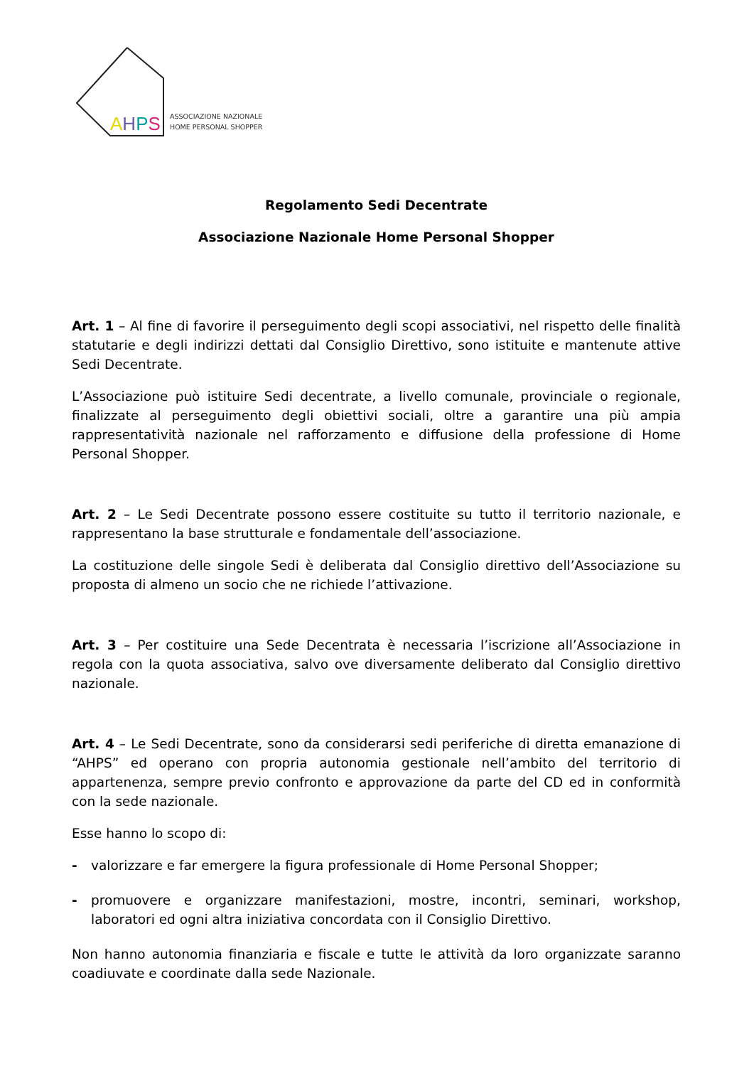AHPS
ASSOCIAZIONE NAZIONALE
HOME PERSONAL SHOPPER
Regolamento Sedi Decentrate
Associazione Nazionale Home Personal Shopper
Art. 1 – Al fine di favorire il perseguimento degli scopi associativi, nel rispetto delle finalità statutarie e degli indirizzi dettati dal Consiglio Direttivo, sono istituite e mantenute attive Sedi Decentrate.
L’Associazione può istituire Sedi decentrate, a livello comunale, provinciale o regionale, finalizzate al perseguimento degli obiettivi sociali, oltre a garantire una più ampia rappresentatività nazionale nel rafforzamento e diffusione della professione di Home Personal Shopper.
Art. 2 – Le Sedi Decentrate possono essere costituite su tutto il territorio nazionale, e rappresentano la base strutturale e fondamentale dell’associazione.
La costituzione delle singole Sedi è deliberata dal Consiglio direttivo dell’Associazione su proposta di almeno un socio che ne richiede l’attivazione.
Art. 3 – Per costituire una Sede Decentrata è necessaria l’iscrizione all’Associazione in regola con la quota associativa, salvo ove diversamente deliberato dal Consiglio direttivo nazionale.
Art. 4 – Le Sedi Decentrate, sono da considerarsi sedi periferiche di diretta emanazione di “AHPS” ed operano con propria autonomia gestionale nell’ambito del territorio di appartenenza, sempre previo confronto e approvazione da parte del CD ed in conformità con la sede nazionale.
Esse hanno lo scopo di:
- valorizzare e far emergere la figura professionale di Home Personal Shopper;
- promuovere e organizzare manifestazioni, mostre, incontri, seminari, workshop, laboratori ed ogni altra iniziativa concordata con il Consiglio Direttivo.
Non hanno autonomia finanziaria e fiscale e tutte le attività da loro organizzate saranno coadiuvate e coordinate dalla sede Nazionale.